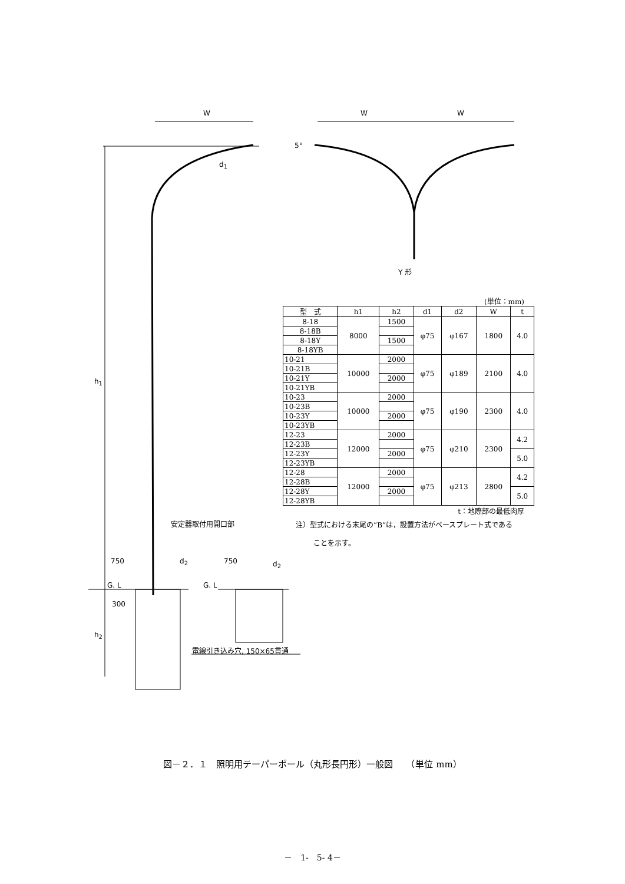W W W
5°
d<sub>1</sub>
h<sub>1</sub>
Y 形
安定器取付用開口部
750 d<sub>2</sub> 750 d<sub>2</sub>
G. L G. L
300
h<sub>2</sub>
電線引き込み穴, 150×65貫通
(単位：mm)
| 型 式 | h1 | h2 | d1 | d2 | W | t |
| --- | --- | --- | --- | --- | --- | --- |
| 8-18 | 8000 | 1500 | φ75 | φ167 | 1800 | 4.0 |
| 8-18B | | | | | | |
| 8-18Y | | 1500 | | | | |
| 8-18YB | | | | | | |
| 10-21 | 10000 | 2000 | φ75 | φ189 | 2100 | 4.0 |
| 10-21B | | | | | | |
| 10-21Y | | 2000 | | | | |
| 10-21YB | | | | | | |
| 10-23 | 10000 | 2000 | φ75 | φ190 | 2300 | 4.0 |
| 10-23B | | | | | | |
| 10-23Y | | 2000 | | | | |
| 10-23YB | | | | | | |
| 12-23 | 12000 | 2000 | φ75 | φ210 | 2300 | 4.2 |
| 12-23B | | | | | | |
| 12-23Y | | 2000 | | | | 5.0 |
| 12-23YB | | | | | | |
| 12-28 | 12000 | 2000 | φ75 | φ213 | 2800 | 4.2 |
| 12-28B | | | | | | |
| 12-28Y | | 2000 | | | | 5.0 |
| 12-28YB | | | | | | |
t：地際部の最低肉厚
注）型式における末尾の”B”は，設置方法がベースプレート式である
ことを示す。
図－２．１　照明用テーパーポール（丸形長円形）一般図　　（単位 mm）
－　1-　5- 4－